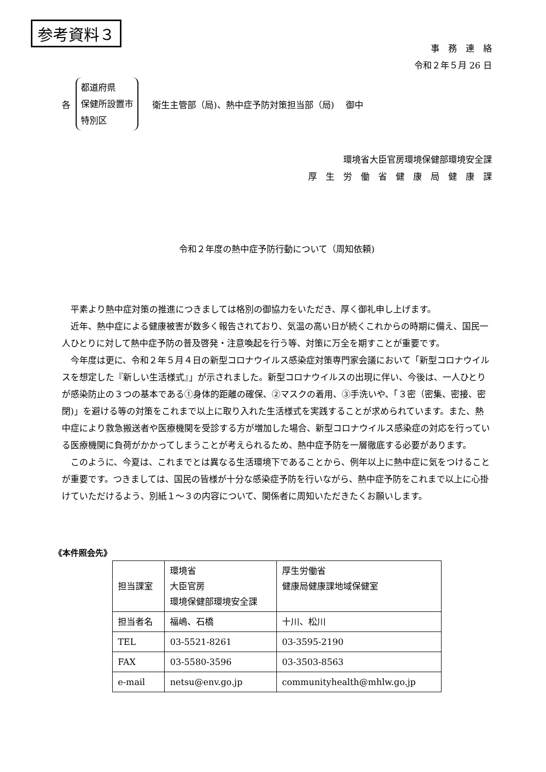参考資料３
事　務　連　絡
令和２年５月 26 日
各
都道府県
保健所設置市
特別区
　衛生主管部（局)、熱中症予防対策担当部（局)　 御中
環境省大臣官房環境保健部環境安全課
厚　生　労　働　省　健　康　局　健　康　課
令和２年度の熱中症予防行動について（周知依頼)
平素より熱中症対策の推進につきましては格別の御協力をいただき、厚く御礼申し上げます。
近年、熱中症による健康被害が数多く報告されており、気温の高い日が続くこれからの時期に備え、国民一人ひとりに対して熱中症予防の普及啓発・注意喚起を行う等、対策に万全を期すことが重要です。
今年度は更に、令和２年５月４日の新型コロナウイルス感染症対策専門家会議において「新型コロナウイルスを想定した『新しい生活様式』」が示されました。新型コロナウイルスの出現に伴い、今後は、一人ひとりが感染防止の３つの基本である①身体的距離の確保、②マスクの着用、③手洗いや、「３密（密集、密接、密閉)」を避ける等の対策をこれまで以上に取り入れた生活様式を実践することが求められています。また、熱中症により救急搬送者や医療機関を受診する方が増加した場合、新型コロナウイルス感染症の対応を行っている医療機関に負荷がかかってしまうことが考えられるため、熱中症予防を一層徹底する必要があります。
このように、今夏は、これまでとは異なる生活環境下であることから、例年以上に熱中症に気をつけることが重要です。つきましては、国民の皆様が十分な感染症予防を行いながら、熱中症予防をこれまで以上に心掛けていただけるよう、別紙１～３の内容について、関係者に周知いただきたくお願いします。
《本件照会先》
| 担当課室 | 環境省 大臣官房 環境保健部環境安全課 | 厚生労働省 健康局健康課地域保健室 |
| 担当者名 | 福嶋、石橋 | 十川、松川 |
| TEL | 03-5521-8261 | 03-3595-2190 |
| FAX | 03-5580-3596 | 03-3503-8563 |
| e-mail | netsu@env.go.jp | communityhealth@mhlw.go.jp |